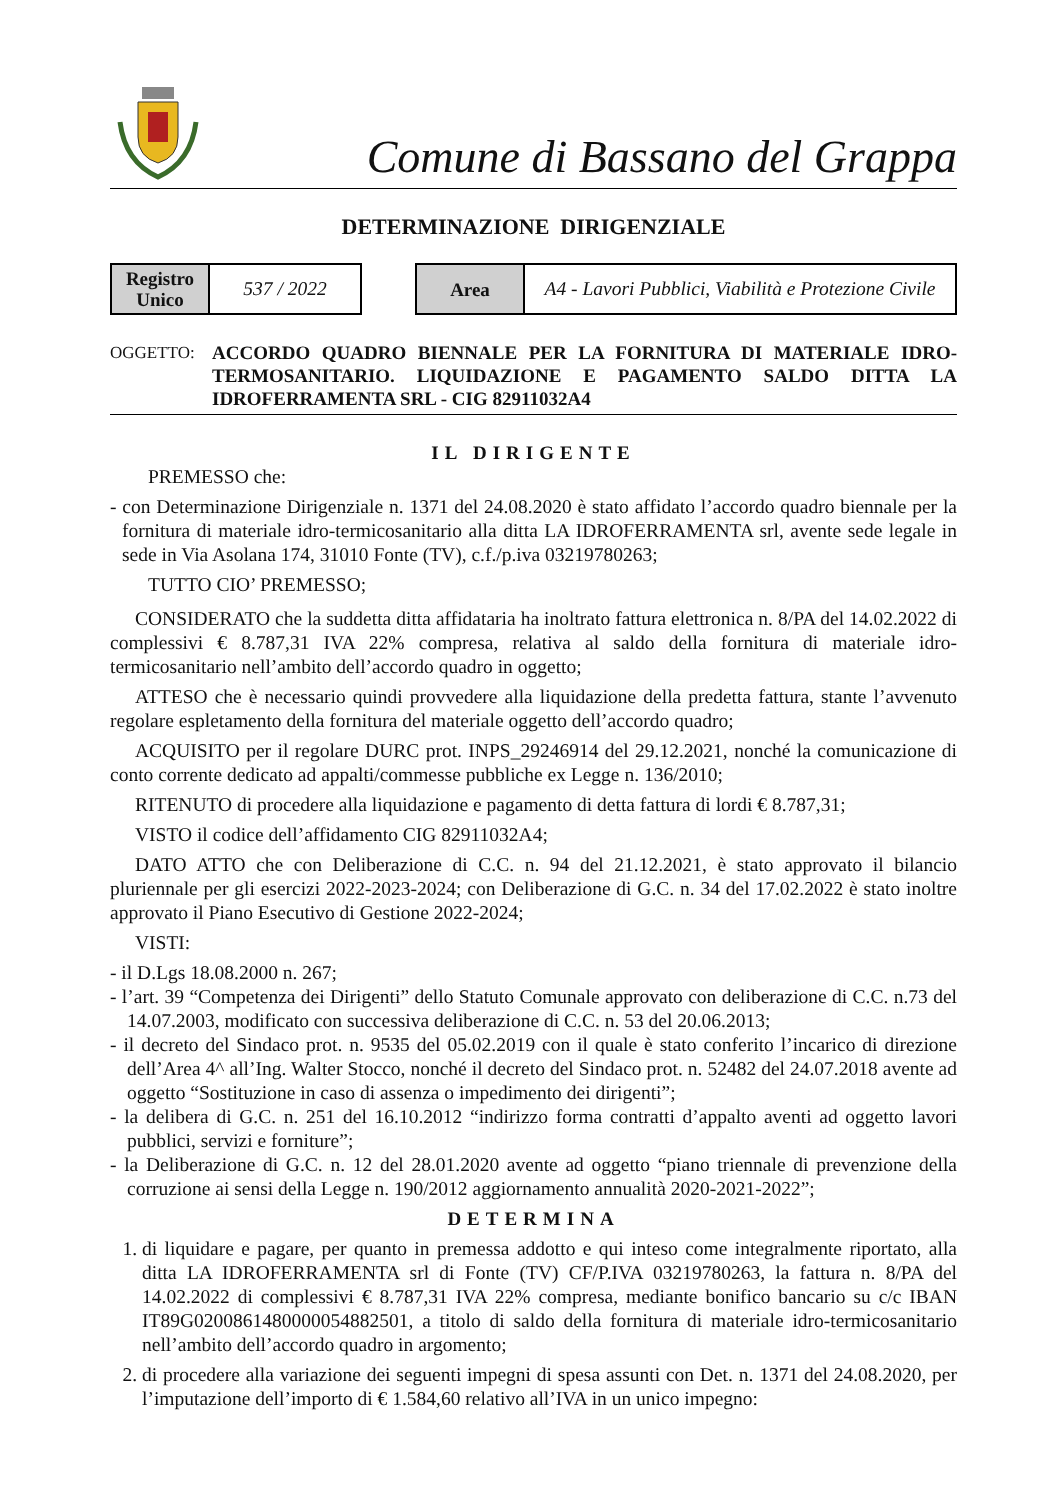Comune di Bassano del Grappa
DETERMINAZIONE DIRIGENZIALE
| Registro Unico | 537 / 2022 |
| Area | A4 - Lavori Pubblici, Viabilità e Protezione Civile |
OGGETTO:
ACCORDO QUADRO BIENNALE PER LA FORNITURA DI MATERIALE IDRO-TERMOSANITARIO. LIQUIDAZIONE E PAGAMENTO SALDO DITTA LA IDROFERRAMENTA SRL - CIG 82911032A4
IL DIRIGENTE
PREMESSO che:
- con Determinazione Dirigenziale n. 1371 del 24.08.2020 è stato affidato l’accordo quadro biennale per la fornitura di materiale idro-termicosanitario alla ditta LA IDROFERRAMENTA srl, avente sede legale in sede in Via Asolana 174, 31010 Fonte (TV), c.f./p.iva 03219780263;
TUTTO CIO’ PREMESSO;
CONSIDERATO che la suddetta ditta affidataria ha inoltrato fattura elettronica n. 8/PA del 14.02.2022 di complessivi € 8.787,31 IVA 22% compresa, relativa al saldo della fornitura di materiale idro-termicosanitario nell’ambito dell’accordo quadro in oggetto;
ATTESO che è necessario quindi provvedere alla liquidazione della predetta fattura, stante l’avvenuto regolare espletamento della fornitura del materiale oggetto dell’accordo quadro;
ACQUISITO per il regolare DURC prot. INPS_29246914 del 29.12.2021, nonché la comunicazione di conto corrente dedicato ad appalti/commesse pubbliche ex Legge n. 136/2010;
RITENUTO di procedere alla liquidazione e pagamento di detta fattura di lordi € 8.787,31;
VISTO il codice dell’affidamento CIG 82911032A4;
DATO ATTO che con Deliberazione di C.C. n. 94 del 21.12.2021, è stato approvato il bilancio pluriennale per gli esercizi 2022-2023-2024; con Deliberazione di G.C. n. 34 del 17.02.2022 è stato inoltre approvato il Piano Esecutivo di Gestione 2022-2024;
VISTI:
- il D.Lgs 18.08.2000 n. 267;
- l’art. 39 “Competenza dei Dirigenti” dello Statuto Comunale approvato con deliberazione di C.C. n.73 del 14.07.2003, modificato con successiva deliberazione di C.C. n. 53 del 20.06.2013;
- il decreto del Sindaco prot. n. 9535 del 05.02.2019 con il quale è stato conferito l’incarico di direzione dell’Area 4^ all’Ing. Walter Stocco, nonché il decreto del Sindaco prot. n. 52482 del 24.07.2018 avente ad oggetto “Sostituzione in caso di assenza o impedimento dei dirigenti”;
- la delibera di G.C. n. 251 del 16.10.2012 “indirizzo forma contratti d’appalto aventi ad oggetto lavori pubblici, servizi e forniture”;
- la Deliberazione di G.C. n. 12 del 28.01.2020 avente ad oggetto “piano triennale di prevenzione della corruzione ai sensi della Legge n. 190/2012 aggiornamento annualità 2020-2021-2022”;
DETERMINA
1. di liquidare e pagare, per quanto in premessa addotto e qui inteso come integralmente riportato, alla ditta LA IDROFERRAMENTA srl di Fonte (TV) CF/P.IVA 03219780263, la fattura n. 8/PA del 14.02.2022 di complessivi € 8.787,31 IVA 22% compresa, mediante bonifico bancario su c/c IBAN IT89G0200861480000054882501, a titolo di saldo della fornitura di materiale idro-termicosanitario nell’ambito dell’accordo quadro in argomento;
2. di procedere alla variazione dei seguenti impegni di spesa assunti con Det. n. 1371 del 24.08.2020, per l’imputazione dell’importo di € 1.584,60 relativo all’IVA in un unico impegno: